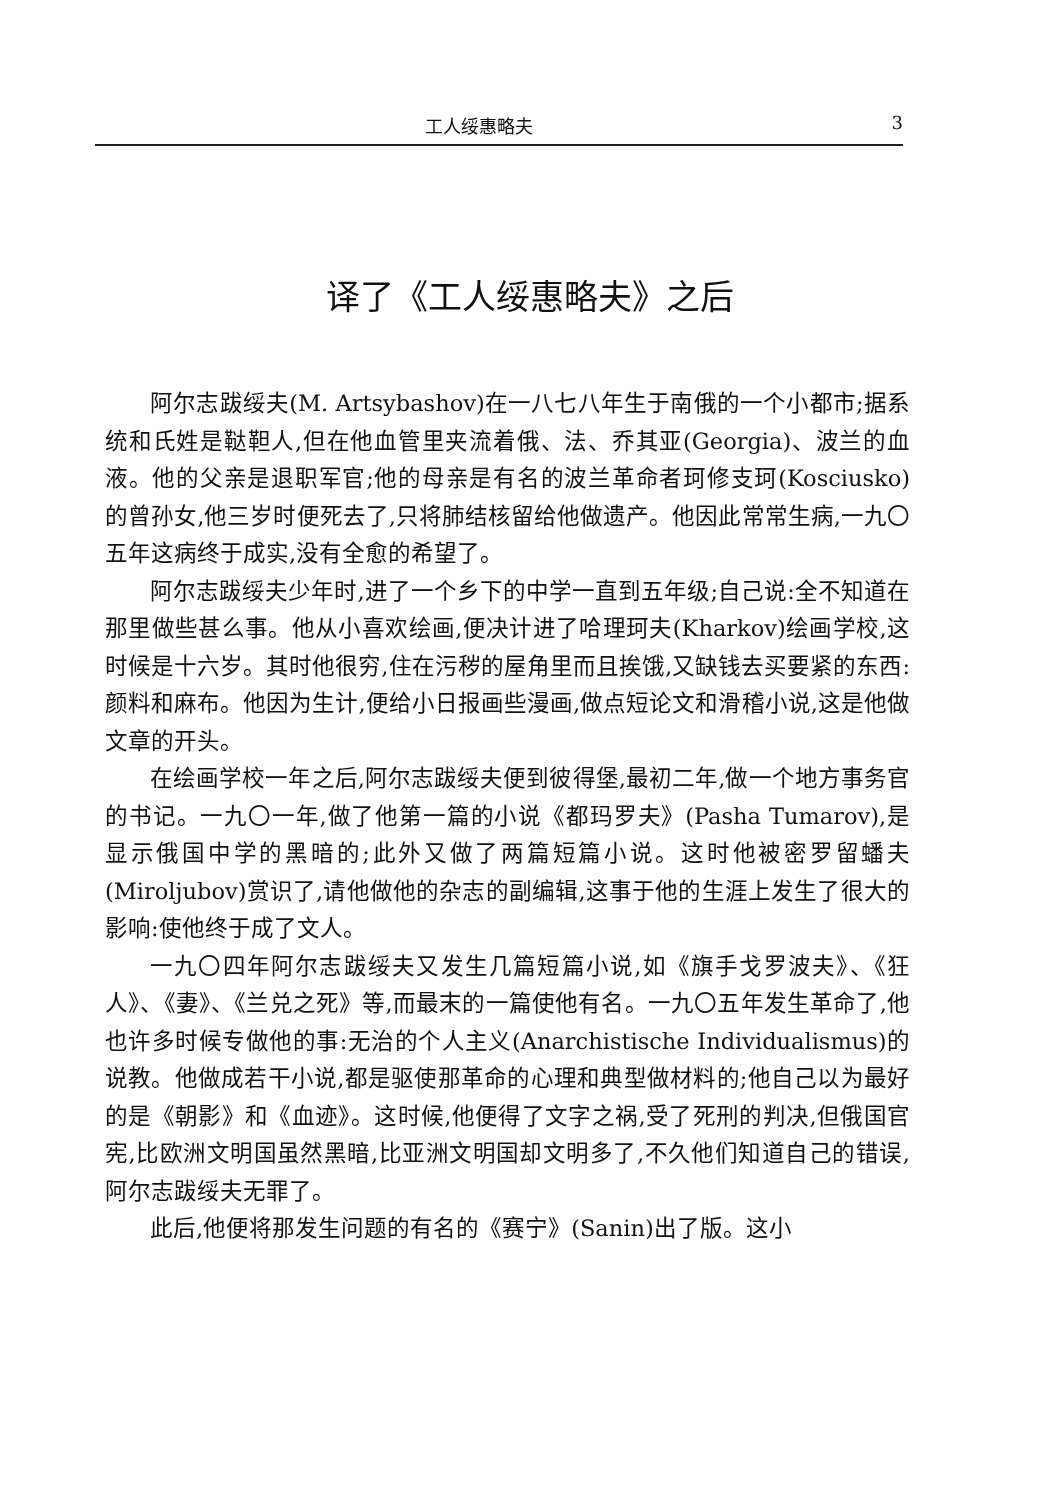工人绥惠略夫 3
译了《工人绥惠略夫》之后
阿尔志跋绥夫(M. Artsybashov)在一八七八年生于南俄的一个小都市;据系统和氏姓是鞑靼人,但在他血管里夹流着俄、法、乔其亚(Georgia)、波兰的血液。他的父亲是退职军官;他的母亲是有名的波兰革命者珂修支珂(Kosciusko)的曾孙女,他三岁时便死去了,只将肺结核留给他做遗产。他因此常常生病,一九〇五年这病终于成实,没有全愈的希望了。
阿尔志跋绥夫少年时,进了一个乡下的中学一直到五年级;自己说:全不知道在那里做些甚么事。他从小喜欢绘画,便决计进了哈理珂夫(Kharkov)绘画学校,这时候是十六岁。其时他很穷,住在污秽的屋角里而且挨饿,又缺钱去买要紧的东西:颜料和麻布。他因为生计,便给小日报画些漫画,做点短论文和滑稽小说,这是他做文章的开头。
在绘画学校一年之后,阿尔志跋绥夫便到彼得堡,最初二年,做一个地方事务官的书记。一九〇一年,做了他第一篇的小说《都玛罗夫》(Pasha Tumarov),是显示俄国中学的黑暗的;此外又做了两篇短篇小说。这时他被密罗留蟠夫(Miroljubov)赏识了,请他做他的杂志的副编辑,这事于他的生涯上发生了很大的影响:使他终于成了文人。
一九〇四年阿尔志跋绥夫又发生几篇短篇小说,如《旗手戈罗波夫》、《狂人》、《妻》、《兰兑之死》等,而最末的一篇使他有名。一九〇五年发生革命了,他也许多时候专做他的事:无治的个人主义(Anarchistische Individualismus)的说教。他做成若干小说,都是驱使那革命的心理和典型做材料的;他自己以为最好的是《朝影》和《血迹》。这时候,他便得了文字之祸,受了死刑的判决,但俄国官宪,比欧洲文明国虽然黑暗,比亚洲文明国却文明多了,不久他们知道自己的错误,阿尔志跋绥夫无罪了。
此后,他便将那发生问题的有名的《赛宁》(Sanin)出了版。这小